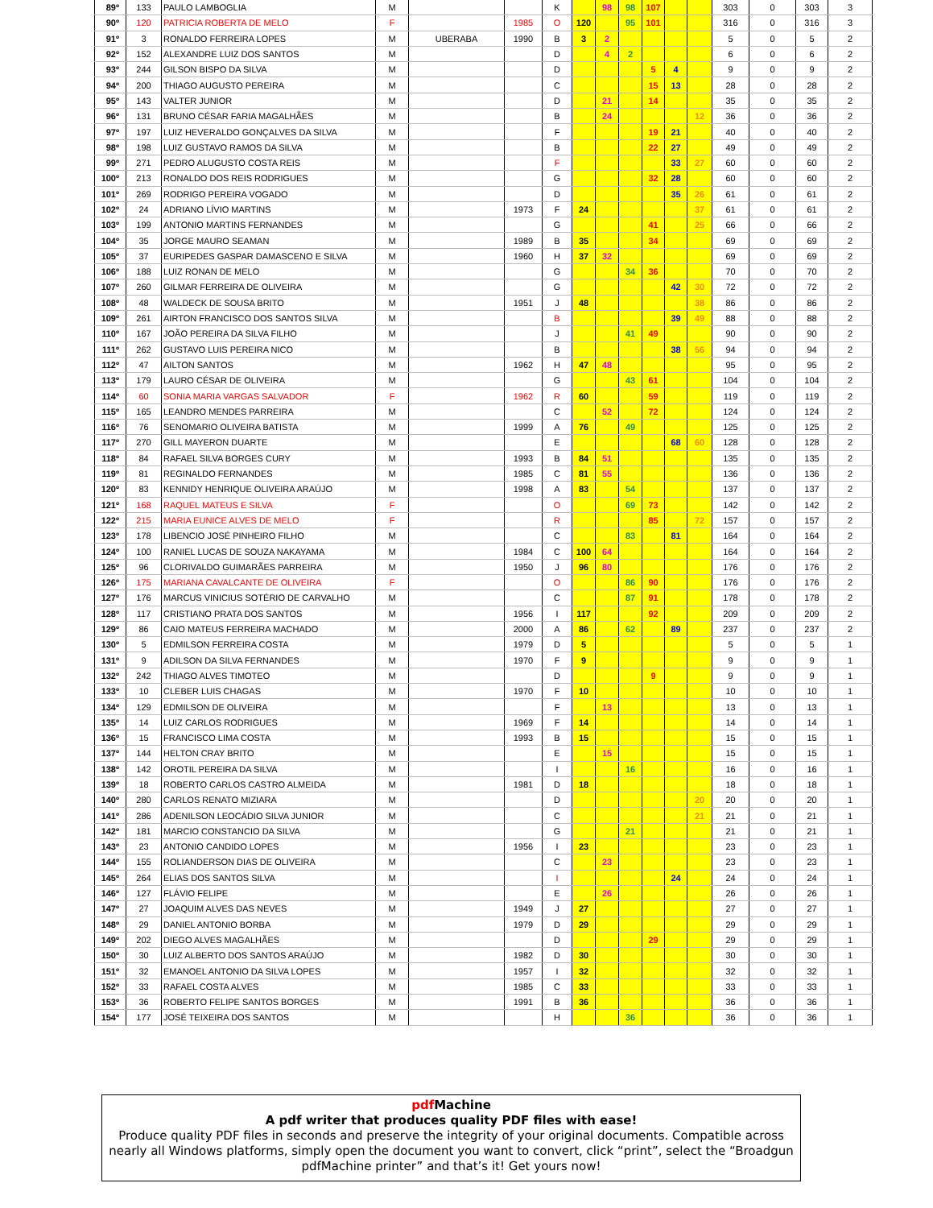| 89º | 133 | PAULO LAMBOGLIA | M | | | K | | 98 | 98 | 107 | | | 303 | 0 | 303 | 3 |
| 90º | 120 | PATRICIA ROBERTA DE MELO | F | | 1985 | O | 120 | | 95 | 101 | | | 316 | 0 | 316 | 3 |
| 91º | 3 | RONALDO FERREIRA LOPES | M | UBERABA | 1990 | B | 3 | 2 | | | | | 5 | 0 | 5 | 2 |
| 92º | 152 | ALEXANDRE LUIZ DOS SANTOS | M | | | D | | 4 | 2 | | | | 6 | 0 | 6 | 2 |
| 93º | 244 | GILSON BISPO DA SILVA | M | | | D | | | | 5 | 4 | | 9 | 0 | 9 | 2 |
| 94º | 200 | THIAGO AUGUSTO PEREIRA | M | | | C | | | | 15 | 13 | | 28 | 0 | 28 | 2 |
| 95º | 143 | VALTER JUNIOR | M | | | D | | 21 | | 14 | | | 35 | 0 | 35 | 2 |
| 96º | 131 | BRUNO CÉSAR FARIA MAGALHÃES | M | | | B | | 24 | | | | 12 | 36 | 0 | 36 | 2 |
| 97º | 197 | LUIZ HEVERALDO GONÇALVES DA SILVA | M | | | F | | | | 19 | 21 | | 40 | 0 | 40 | 2 |
| 98º | 198 | LUIZ GUSTAVO RAMOS DA SILVA | M | | | B | | | | 22 | 27 | | 49 | 0 | 49 | 2 |
| 99º | 271 | PEDRO ALUGUSTO COSTA REIS | M | | | F | | | | | 33 | 27 | 60 | 0 | 60 | 2 |
| 100º | 213 | RONALDO DOS REIS RODRIGUES | M | | | G | | | | 32 | 28 | | 60 | 0 | 60 | 2 |
| 101º | 269 | RODRIGO PEREIRA VOGADO | M | | | D | | | | | 35 | 26 | 61 | 0 | 61 | 2 |
| 102º | 24 | ADRIANO LÍVIO MARTINS | M | | 1973 | F | 24 | | | | | 37 | 61 | 0 | 61 | 2 |
| 103º | 199 | ANTONIO MARTINS FERNANDES | M | | | G | | | | 41 | | 25 | 66 | 0 | 66 | 2 |
| 104º | 35 | JORGE MAURO SEAMAN | M | | 1989 | B | 35 | | | 34 | | | 69 | 0 | 69 | 2 |
| 105º | 37 | EURIPEDES GASPAR DAMASCENO E SILVA | M | | 1960 | H | 37 | 32 | | | | | 69 | 0 | 69 | 2 |
| 106º | 188 | LUIZ RONAN DE MELO | M | | | G | | | 34 | 36 | | | 70 | 0 | 70 | 2 |
| 107º | 260 | GILMAR FERREIRA DE OLIVEIRA | M | | | G | | | | | 42 | 30 | 72 | 0 | 72 | 2 |
| 108º | 48 | WALDECK DE SOUSA BRITO | M | | 1951 | J | 48 | | | | | 38 | 86 | 0 | 86 | 2 |
| 109º | 261 | AIRTON FRANCISCO DOS SANTOS SILVA | M | | | B | | | | | 39 | 49 | 88 | 0 | 88 | 2 |
| 110º | 167 | JOÃO PEREIRA DA SILVA FILHO | M | | | J | | | 41 | 49 | | | 90 | 0 | 90 | 2 |
| 111º | 262 | GUSTAVO LUIS PEREIRA NICO | M | | | B | | | | | 38 | 56 | 94 | 0 | 94 | 2 |
| 112º | 47 | AILTON SANTOS | M | | 1962 | H | 47 | 48 | | | | | 95 | 0 | 95 | 2 |
| 113º | 179 | LAURO CÉSAR DE OLIVEIRA | M | | | G | | | 43 | 61 | | | 104 | 0 | 104 | 2 |
| 114º | 60 | SONIA MARIA VARGAS SALVADOR | F | | 1962 | R | 60 | | | 59 | | | 119 | 0 | 119 | 2 |
| 115º | 165 | LEANDRO MENDES PARREIRA | M | | | C | | 52 | | 72 | | | 124 | 0 | 124 | 2 |
| 116º | 76 | SENOMARIO OLIVEIRA BATISTA | M | | 1999 | A | 76 | | 49 | | | | 125 | 0 | 125 | 2 |
| 117º | 270 | GILL MAYERON DUARTE | M | | | E | | | | | 68 | 60 | 128 | 0 | 128 | 2 |
| 118º | 84 | RAFAEL SILVA BORGES CURY | M | | 1993 | B | 84 | 51 | | | | | 135 | 0 | 135 | 2 |
| 119º | 81 | REGINALDO FERNANDES | M | | 1985 | C | 81 | 55 | | | | | 136 | 0 | 136 | 2 |
| 120º | 83 | KENNIDY HENRIQUE OLIVEIRA ARAÚJO | M | | 1998 | A | 83 | | 54 | | | | 137 | 0 | 137 | 2 |
| 121º | 168 | RAQUEL MATEUS E SILVA | F | | | O | | | 69 | 73 | | | 142 | 0 | 142 | 2 |
| 122º | 215 | MARIA EUNICE ALVES DE MELO | F | | | R | | | | 85 | | 72 | 157 | 0 | 157 | 2 |
| 123º | 178 | LIBENCIO JOSÉ PINHEIRO FILHO | M | | | C | | | 83 | | 81 | | 164 | 0 | 164 | 2 |
| 124º | 100 | RANIEL LUCAS DE SOUZA NAKAYAMA | M | | 1984 | C | 100 | 64 | | | | | 164 | 0 | 164 | 2 |
| 125º | 96 | CLORIVALDO GUIMARÃES PARREIRA | M | | 1950 | J | 96 | 80 | | | | | 176 | 0 | 176 | 2 |
| 126º | 175 | MARIANA CAVALCANTE DE OLIVEIRA | F | | | O | | | 86 | 90 | | | 176 | 0 | 176 | 2 |
| 127º | 176 | MARCUS VINICIUS SOTÉRIO DE CARVALHO | M | | | C | | | 87 | 91 | | | 178 | 0 | 178 | 2 |
| 128º | 117 | CRISTIANO PRATA DOS SANTOS | M | | 1956 | I | 117 | | | 92 | | | 209 | 0 | 209 | 2 |
| 129º | 86 | CAIO MATEUS FERREIRA MACHADO | M | | 2000 | A | 86 | | 62 | | 89 | | 237 | 0 | 237 | 2 |
| 130º | 5 | EDMILSON FERREIRA COSTA | M | | 1979 | D | 5 | | | | | | 5 | 0 | 5 | 1 |
| 131º | 9 | ADILSON DA SILVA FERNANDES | M | | 1970 | F | 9 | | | | | | 9 | 0 | 9 | 1 |
| 132º | 242 | THIAGO ALVES TIMOTEO | M | | | D | | | | 9 | | | 9 | 0 | 9 | 1 |
| 133º | 10 | CLEBER LUIS CHAGAS | M | | 1970 | F | 10 | | | | | | 10 | 0 | 10 | 1 |
| 134º | 129 | EDMILSON DE OLIVEIRA | M | | | F | | 13 | | | | | 13 | 0 | 13 | 1 |
| 135º | 14 | LUIZ CARLOS RODRIGUES | M | | 1969 | F | 14 | | | | | | 14 | 0 | 14 | 1 |
| 136º | 15 | FRANCISCO LIMA COSTA | M | | 1993 | B | 15 | | | | | | 15 | 0 | 15 | 1 |
| 137º | 144 | HELTON CRAY BRITO | M | | | E | | 15 | | | | | 15 | 0 | 15 | 1 |
| 138º | 142 | OROTIL PEREIRA DA SILVA | M | | | I | | | 16 | | | | 16 | 0 | 16 | 1 |
| 139º | 18 | ROBERTO CARLOS CASTRO ALMEIDA | M | | 1981 | D | 18 | | | | | | 18 | 0 | 18 | 1 |
| 140º | 280 | CARLOS RENATO MIZIARA | M | | | D | | | | | | 20 | 20 | 0 | 20 | 1 |
| 141º | 286 | ADENILSON LEOCÁDIO SILVA JUNIOR | M | | | C | | | | | | 21 | 21 | 0 | 21 | 1 |
| 142º | 181 | MARCIO CONSTANCIO DA SILVA | M | | | G | | | 21 | | | | 21 | 0 | 21 | 1 |
| 143º | 23 | ANTONIO CANDIDO LOPES | M | | 1956 | I | 23 | | | | | | 23 | 0 | 23 | 1 |
| 144º | 155 | ROLIANDERSON DIAS DE OLIVEIRA | M | | | C | | 23 | | | | | 23 | 0 | 23 | 1 |
| 145º | 264 | ELIAS DOS SANTOS SILVA | M | | | I | | | | | 24 | | 24 | 0 | 24 | 1 |
| 146º | 127 | FLÁVIO FELIPE | M | | | E | | 26 | | | | | 26 | 0 | 26 | 1 |
| 147º | 27 | JOAQUIM ALVES DAS NEVES | M | | 1949 | J | 27 | | | | | | 27 | 0 | 27 | 1 |
| 148º | 29 | DANIEL ANTONIO BORBA | M | | 1979 | D | 29 | | | | | | 29 | 0 | 29 | 1 |
| 149º | 202 | DIEGO ALVES MAGALHÃES | M | | | D | | | | 29 | | | 29 | 0 | 29 | 1 |
| 150º | 30 | LUIZ ALBERTO DOS SANTOS ARAÚJO | M | | 1982 | D | 30 | | | | | | 30 | 0 | 30 | 1 |
| 151º | 32 | EMANOEL ANTONIO DA SILVA LOPES | M | | 1957 | I | 32 | | | | | | 32 | 0 | 32 | 1 |
| 152º | 33 | RAFAEL COSTA ALVES | M | | 1985 | C | 33 | | | | | | 33 | 0 | 33 | 1 |
| 153º | 36 | ROBERTO FELIPE SANTOS BORGES | M | | 1991 | B | 36 | | | | | | 36 | 0 | 36 | 1 |
| 154º | 177 | JOSÉ TEIXEIRA DOS SANTOS | M | | | H | | | 36 | | | | 36 | 0 | 36 | 1 |
pdf Machine
A pdf writer that produces quality PDF files with ease!
Produce quality PDF files in seconds and preserve the integrity of your original documents. Compatible across nearly all Windows platforms, simply open the document you want to convert, click “print”, select the “Broadgun pdfMachine printer” and that’s it! Get yours now!